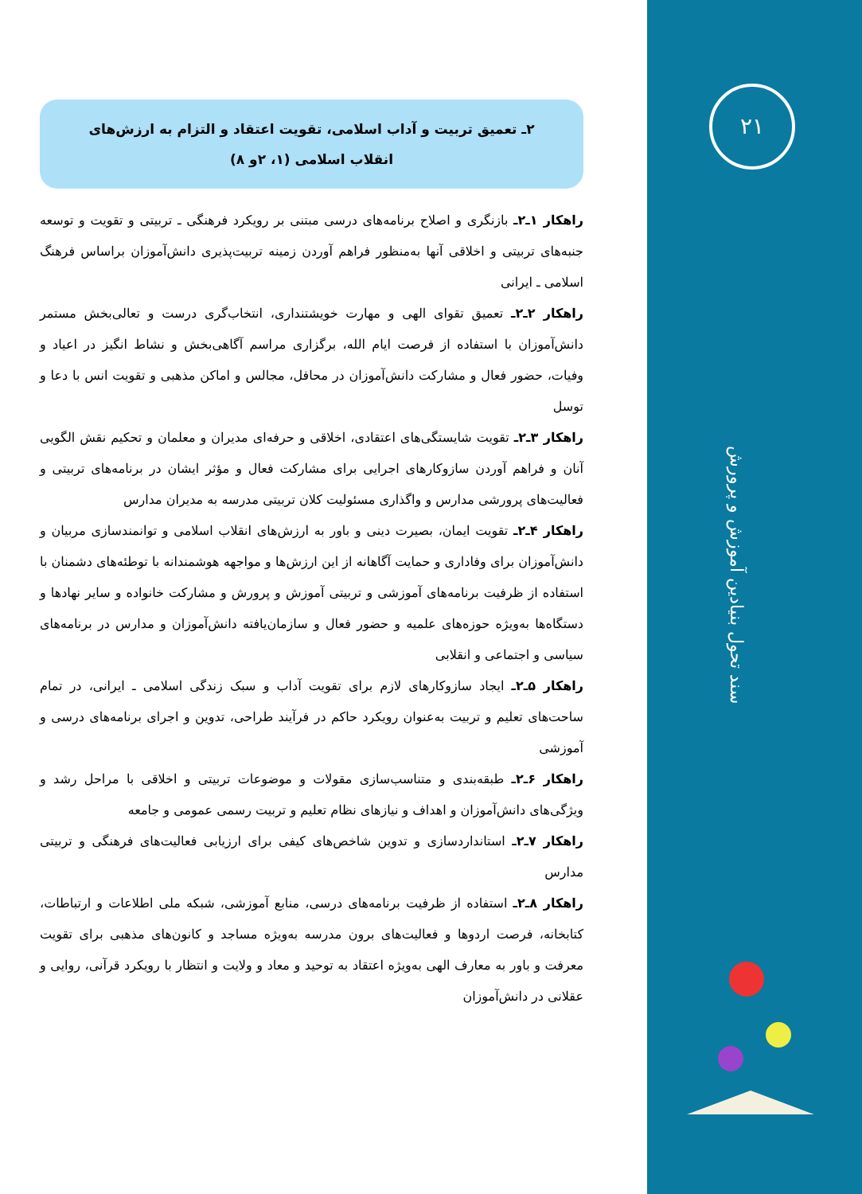۲ـ تعمیق تربیت و آداب اسلامی، تقویت اعتقاد و التزام به ارزش‌های انقلاب اسلامی (۱، ۲و ۸)
راهکار ۱ـ۲ـ بازنگری و اصلاح برنامه‌های درسی مبتنی بر رویکرد فرهنگی ـ تربیتی و تقویت و توسعه جنبه‌های تربیتی و اخلاقی آنها به‌منظور فراهم آوردن زمینه تربیت‌پذیری دانش‌آموزان براساس فرهنگ اسلامی ـ ایرانی
راهکار ۲ـ۲ـ تعمیق تقوای الهی و مهارت خویشتنداری، انتخاب‌گری درست و تعالی‌بخش مستمر دانش‌آموزان با استفاده از فرصت ایام الله، برگزاری مراسم آگاهی‌بخش و نشاط انگیز در اعیاد و وفیات، حضور فعال و مشارکت دانش‌آموزان در محافل، مجالس و اماکن مذهبی و تقویت انس با دعا و توسل
راهکار ۳ـ۲ـ تقویت شایستگی‌های اعتقادی، اخلاقی و حرفه‌ای مدیران و معلمان و تحکیم نقش الگویی آنان و فراهم آوردن سازوکارهای اجرایی برای مشارکت فعال و مؤثر ایشان در برنامه‌های تربیتی و فعالیت‌های پرورشی مدارس و واگذاری مسئولیت کلان تربیتی مدرسه به مدیران مدارس
راهکار ۴ـ۲ـ تقویت ایمان، بصیرت دینی و باور به ارزش‌های انقلاب اسلامی و توانمندسازی مربیان و دانش‌آموزان برای وفاداری و حمایت آگاهانه از این ارزش‌ها و مواجهه هوشمندانه با توطئه‌های دشمنان با استفاده از ظرفیت برنامه‌های آموزشی و تربیتی آموزش و پرورش و مشارکت خانواده و سایر نهادها و دستگاه‌ها به‌ویژه حوزه‌های علمیه و حضور فعال و سازمان‌یافته دانش‌آموزان و مدارس در برنامه‌های سیاسی و اجتماعی و انقلابی
راهکار ۵ـ۲ـ ایجاد سازوکارهای لازم برای تقویت آداب و سبک زندگی اسلامی ـ ایرانی، در تمام ساحت‌های تعلیم و تربیت به‌عنوان رویکرد حاکم در فرآیند طراحی، تدوین و اجرای برنامه‌های درسی و آموزشی
راهکار ۶ـ۲ـ طبقه‌بندی و متناسب‌سازی مقولات و موضوعات تربیتی و اخلاقی با مراحل رشد و ویژگی‌های دانش‌آموزان و اهداف و نیازهای نظام تعلیم و تربیت رسمی عمومی و جامعه
راهکار ۷ـ۲ـ استانداردسازی و تدوین شاخص‌های کیفی برای ارزیابی فعالیت‌های فرهنگی و تربیتی مدارس
راهکار ۸ـ۲ـ استفاده از ظرفیت برنامه‌های درسی، منابع آموزشی، شبکه ملی اطلاعات و ارتباطات، کتابخانه، فرصت اردوها و فعالیت‌های برون مدرسه به‌ویژه مساجد و کانون‌های مذهبی برای تقویت معرفت و باور به معارف الهی به‌ویژه اعتقاد به توحید و معاد و ولایت و انتظار با رویکرد قرآنی، روایی و عقلانی در دانش‌آموزان
۲۱
سند تحول بنیادین آموزش و پرورش